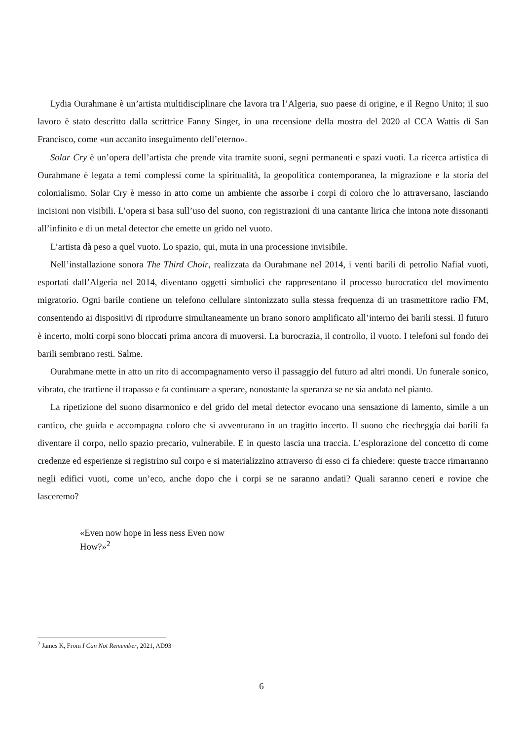Lydia Ourahmane è un’artista multidisciplinare che lavora tra l’Algeria, suo paese di origine, e il Regno Unito; il suo lavoro è stato descritto dalla scrittrice Fanny Singer, in una recensione della mostra del 2020 al CCA Wattis di San Francisco, come «un accanito inseguimento dell’eterno».
Solar Cry è un’opera dell’artista che prende vita tramite suoni, segni permanenti e spazi vuoti. La ricerca artistica di Ourahmane è legata a temi complessi come la spiritualità, la geopolitica contemporanea, la migrazione e la storia del colonialismo. Solar Cry è messo in atto come un ambiente che assorbe i corpi di coloro che lo attraversano, lasciando incisioni non visibili. L’opera si basa sull’uso del suono, con registrazioni di una cantante lirica che intona note dissonanti all’infinito e di un metal detector che emette un grido nel vuoto.
L’artista dà peso a quel vuoto. Lo spazio, qui, muta in una processione invisibile.
Nell’installazione sonora The Third Choir, realizzata da Ourahmane nel 2014, i venti barili di petrolio Nafial vuoti, esportati dall’Algeria nel 2014, diventano oggetti simbolici che rappresentano il processo burocratico del movimento migratorio. Ogni barile contiene un telefono cellulare sintonizzato sulla stessa frequenza di un trasmettitore radio FM, consentendo ai dispositivi di riprodurre simultaneamente un brano sonoro amplificato all’interno dei barili stessi. Il futuro è incerto, molti corpi sono bloccati prima ancora di muoversi. La burocrazia, il controllo, il vuoto. I telefoni sul fondo dei barili sembrano resti. Salme.
Ourahmane mette in atto un rito di accompagnamento verso il passaggio del futuro ad altri mondi. Un funerale sonico, vibrato, che trattiene il trapasso e fa continuare a sperare, nonostante la speranza se ne sia andata nel pianto.
La ripetizione del suono disarmonico e del grido del metal detector evocano una sensazione di lamento, simile a un cantico, che guida e accompagna coloro che si avventurano in un tragitto incerto. Il suono che riecheggia dai barili fa diventare il corpo, nello spazio precario, vulnerabile. E in questo lascia una traccia. L’esplorazione del concetto di come credenze ed esperienze si registrino sul corpo e si materializzino attraverso di esso ci fa chiedere: queste tracce rimarranno negli edifici vuoti, come un’eco, anche dopo che i corpi se ne saranno andati? Quali saranno ceneri e rovine che lasceremo?
«Even now hope in less ness Even now
How?»<sup>2</sup>
<sup>2</sup> James K, From I Can Not Remember, 2021, AD93
6